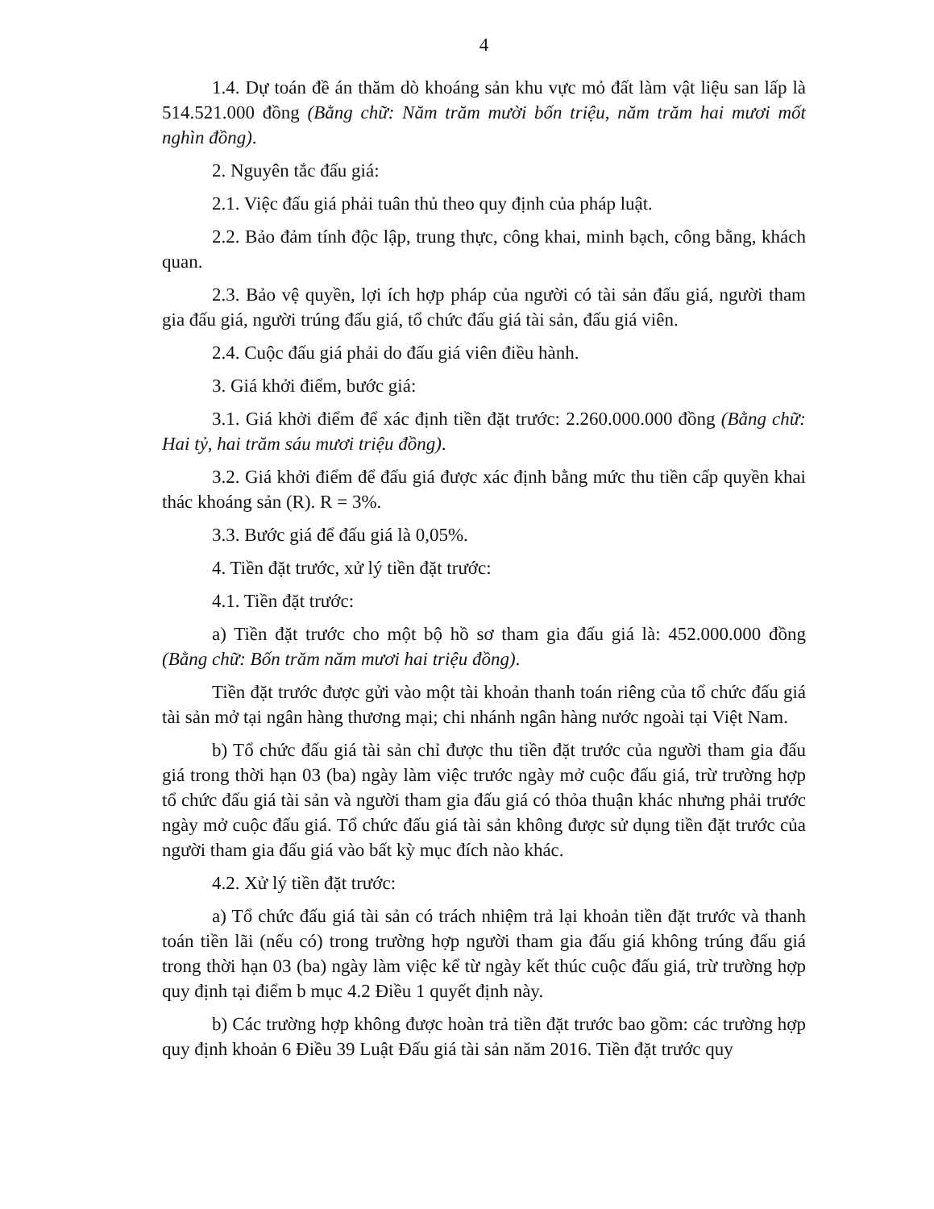4
1.4. Dự toán đề án thăm dò khoáng sản khu vực mỏ đất làm vật liệu san lấp là 514.521.000 đồng (Bằng chữ: Năm trăm mười bốn triệu, năm trăm hai mươi mốt nghìn đồng).
2. Nguyên tắc đấu giá:
2.1. Việc đấu giá phải tuân thủ theo quy định của pháp luật.
2.2. Bảo đảm tính độc lập, trung thực, công khai, minh bạch, công bằng, khách quan.
2.3. Bảo vệ quyền, lợi ích hợp pháp của người có tài sản đấu giá, người tham gia đấu giá, người trúng đấu giá, tổ chức đấu giá tài sản, đấu giá viên.
2.4. Cuộc đấu giá phải do đấu giá viên điều hành.
3. Giá khởi điểm, bước giá:
3.1. Giá khởi điểm để xác định tiền đặt trước: 2.260.000.000 đồng (Bằng chữ: Hai tỷ, hai trăm sáu mươi triệu đồng).
3.2. Giá khởi điểm để đấu giá được xác định bằng mức thu tiền cấp quyền khai thác khoáng sản (R). R = 3%.
3.3. Bước giá để đấu giá là 0,05%.
4. Tiền đặt trước, xử lý tiền đặt trước:
4.1. Tiền đặt trước:
a) Tiền đặt trước cho một bộ hồ sơ tham gia đấu giá là: 452.000.000 đồng (Bằng chữ: Bốn trăm năm mươi hai triệu đồng).
Tiền đặt trước được gửi vào một tài khoản thanh toán riêng của tổ chức đấu giá tài sản mở tại ngân hàng thương mại; chi nhánh ngân hàng nước ngoài tại Việt Nam.
b) Tổ chức đấu giá tài sản chỉ được thu tiền đặt trước của người tham gia đấu giá trong thời hạn 03 (ba) ngày làm việc trước ngày mở cuộc đấu giá, trừ trường hợp tổ chức đấu giá tài sản và người tham gia đấu giá có thỏa thuận khác nhưng phải trước ngày mở cuộc đấu giá. Tổ chức đấu giá tài sản không được sử dụng tiền đặt trước của người tham gia đấu giá vào bất kỳ mục đích nào khác.
4.2. Xử lý tiền đặt trước:
a) Tổ chức đấu giá tài sản có trách nhiệm trả lại khoản tiền đặt trước và thanh toán tiền lãi (nếu có) trong trường hợp người tham gia đấu giá không trúng đấu giá trong thời hạn 03 (ba) ngày làm việc kể từ ngày kết thúc cuộc đấu giá, trừ trường hợp quy định tại điểm b mục 4.2 Điều 1 quyết định này.
b) Các trường hợp không được hoàn trả tiền đặt trước bao gồm: các trường hợp quy định khoản 6 Điều 39 Luật Đấu giá tài sản năm 2016. Tiền đặt trước quy